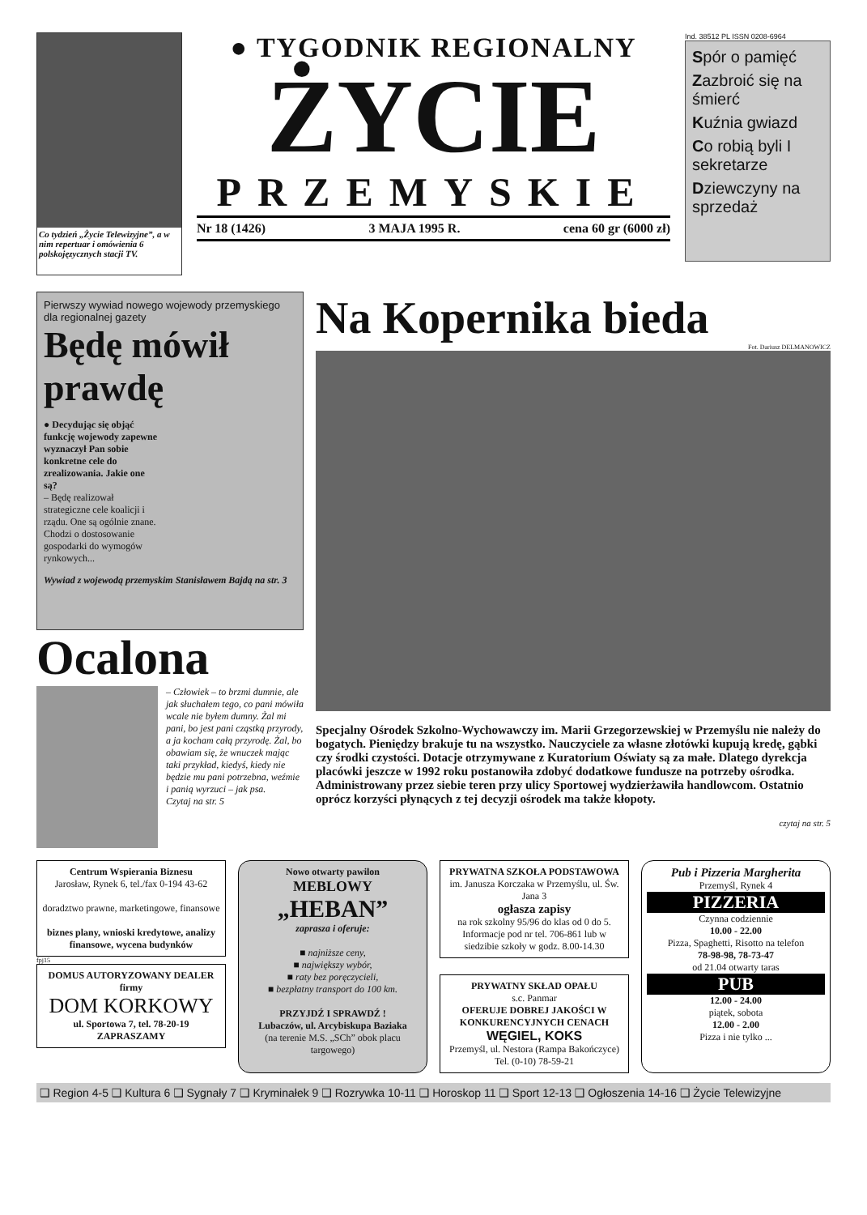Co tydzień „Życie Telewizyjne”, a w nim repertuar i omówienia 6 polskojęzycznych stacji TV.
● TYGODNIK REGIONALNY
ŻYCIE
PRZEMYSKIE
Nr 18 (1426) 3 MAJA 1995 R. cena 60 gr (6000 zł)
Ind. 38512 PL ISSN 0208-6964
Spór o pamięć
Zazbroić się na śmierć
Kuźnia gwiazd
Co robią byli I sekretarze
Dziewczyny na sprzedaż
Pierwszy wywiad nowego wojewody przemyskiego dla regionalnej gazety
Będę mówił prawdę
● Decydując się objąć funkcję wojewody zapewne wyznaczył Pan sobie konkretne cele do zrealizowania. Jakie one są?
– Będę realizował strategiczne cele koalicji i rządu. One są ogólnie znane. Chodzi o dostosowanie gospodarki do wymogów rynkowych...
Wywiad z wojewodą przemyskim Stanisławem Bajdą na str. 3
Ocalona
– Człowiek – to brzmi dumnie, ale jak słuchałem tego, co pani mówiła wcale nie byłem dumny. Żal mi pani, bo jest pani cząstką przyrody, a ja kocham całą przyrodę. Żal, bo obawiam się, że wnuczek mając taki przykład, kiedyś, kiedy nie będzie mu pani potrzebna, weźmie i panią wyrzuci – jak psa.
Czytaj na str. 5
Na Kopernika bieda
Fot. Dariusz DELMANOWICZ
Specjalny Ośrodek Szkolno-Wychowawczy im. Marii Grzegorzewskiej w Przemyślu nie należy do bogatych. Pieniędzy brakuje tu na wszystko. Nauczyciele za własne złotówki kupują kredę, gąbki czy środki czystości. Dotacje otrzymywane z Kuratorium Oświaty są za małe. Dlatego dyrekcja placówki jeszcze w 1992 roku postanowiła zdobyć dodatkowe fundusze na potrzeby ośrodka. Administrowany przez siebie teren przy ulicy Sportowej wydzierżawiła handlowcom. Ostatnio oprócz korzyści płynących z tej decyzji ośrodek ma także kłopoty.
czytaj na str. 5
Centrum Wspierania Biznesu
Jarosław, Rynek 6, tel./fax 0-194 43-62
doradztwo prawne, marketingowe, finansowe
biznes plany, wnioski kredytowe, analizy finansowe, wycena budynków
fpj15
DOMUS AUTORYZOWANY DEALER firmy
DOM KORKOWY
ul. Sportowa 7, tel. 78-20-19
ZAPRASZAMY
Nowo otwarty pawilon
MEBLOWY
„HEBAN”
zaprasza i oferuje:
■ najniższe ceny,
■ największy wybór,
■ raty bez poręczycieli,
■ bezpłatny transport do 100 km.
PRZYJDŹ I SPRAWDŹ !
Lubaczów, ul. Arcybiskupa Baziaka
(na terenie M.S. „SCh” obok placu targowego)
PRYWATNA SZKOŁA PODSTAWOWA
im. Janusza Korczaka w Przemyślu, ul. Św. Jana 3
ogłasza zapisy
na rok szkolny 95/96 do klas od 0 do 5. Informacje pod nr tel. 706-861 lub w siedzibie szkoły w godz. 8.00-14.30
PRYWATNY SKŁAD OPAŁU
s.c. Panmar
OFERUJE DOBREJ JAKOŚCI W KONKURENCYJNYCH CENACH
WĘGIEL, KOKS
Przemyśl, ul. Nestora (Rampa Bakończyce) Tel. (0-10) 78-59-21
Pub i Pizzeria Margherita
Przemyśl, Rynek 4
PIZZERIA
Czynna codziennie
10.00 - 22.00
Pizza, Spaghetti, Risotto na telefon
78-98-98, 78-73-47
od 21.04 otwarty taras
PUB
12.00 - 24.00
piątek, sobota
12.00 - 2.00
Pizza i nie tylko ...
❑ Region 4-5 ❑ Kultura 6 ❑ Sygnały 7 ❑ Kryminałek 9 ❑ Rozrywka 10-11 ❑ Horoskop 11 ❑ Sport 12-13 ❑ Ogłoszenia 14-16 ❑ Życie Telewizyjne